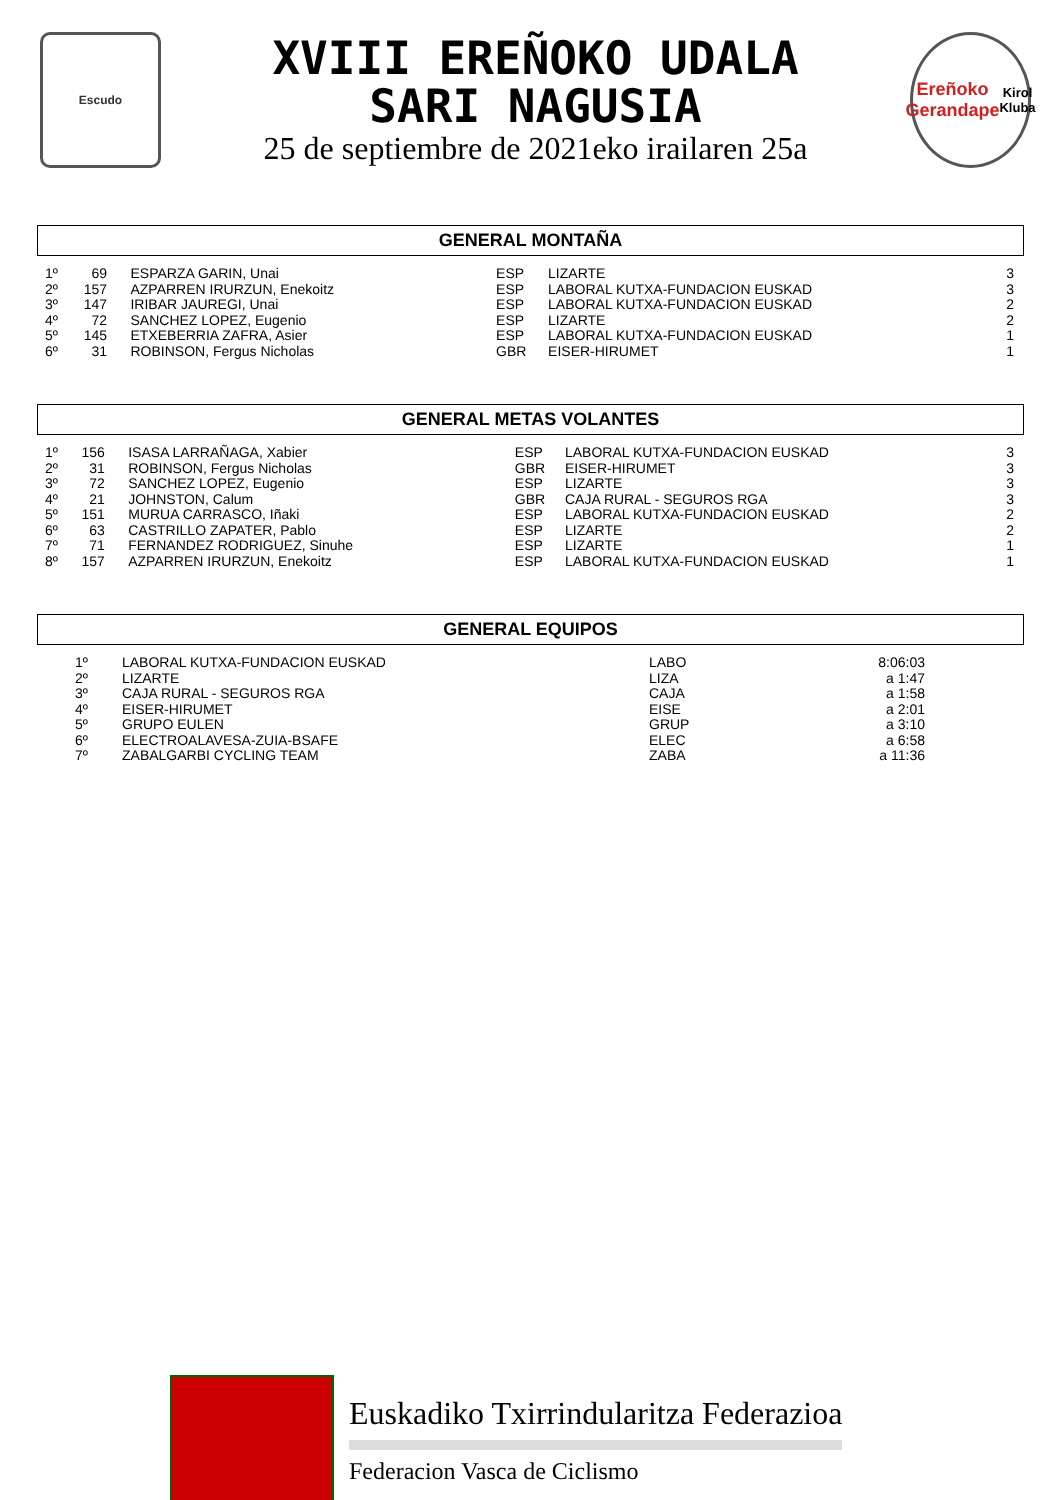Escudo
XVIII EREÑOKO UDALA
SARI NAGUSIA
25 de septiembre de 2021eko irailaren 25a
Ereñoko
Gerandape
Kirol Kluba
GENERAL MONTAÑA
| 1º | 69 | ESPARZA GARIN, Unai | ESP | LIZARTE | 3 |
| 2º | 157 | AZPARREN IRURZUN, Enekoitz | ESP | LABORAL KUTXA-FUNDACION EUSKAD | 3 |
| 3º | 147 | IRIBAR JAUREGI, Unai | ESP | LABORAL KUTXA-FUNDACION EUSKAD | 2 |
| 4º | 72 | SANCHEZ LOPEZ, Eugenio | ESP | LIZARTE | 2 |
| 5º | 145 | ETXEBERRIA ZAFRA, Asier | ESP | LABORAL KUTXA-FUNDACION EUSKAD | 1 |
| 6º | 31 | ROBINSON, Fergus Nicholas | GBR | EISER-HIRUMET | 1 |
GENERAL METAS VOLANTES
| 1º | 156 | ISASA LARRAÑAGA, Xabier | ESP | LABORAL KUTXA-FUNDACION EUSKAD | 3 |
| 2º | 31 | ROBINSON, Fergus Nicholas | GBR | EISER-HIRUMET | 3 |
| 3º | 72 | SANCHEZ LOPEZ, Eugenio | ESP | LIZARTE | 3 |
| 4º | 21 | JOHNSTON, Calum | GBR | CAJA RURAL - SEGUROS RGA | 3 |
| 5º | 151 | MURUA CARRASCO, Iñaki | ESP | LABORAL KUTXA-FUNDACION EUSKAD | 2 |
| 6º | 63 | CASTRILLO ZAPATER, Pablo | ESP | LIZARTE | 2 |
| 7º | 71 | FERNANDEZ RODRIGUEZ, Sinuhe | ESP | LIZARTE | 1 |
| 8º | 157 | AZPARREN IRURZUN, Enekoitz | ESP | LABORAL KUTXA-FUNDACION EUSKAD | 1 |
GENERAL EQUIPOS
| 1º | LABORAL KUTXA-FUNDACION EUSKAD | LABO | 8:06:03 |
| 2º | LIZARTE | LIZA | a 1:47 |
| 3º | CAJA RURAL - SEGUROS RGA | CAJA | a 1:58 |
| 4º | EISER-HIRUMET | EISE | a 2:01 |
| 5º | GRUPO EULEN | GRUP | a 3:10 |
| 6º | ELECTROALAVESA-ZUIA-BSAFE | ELEC | a 6:58 |
| 7º | ZABALGARBI CYCLING TEAM | ZABA | a 11:36 |
Euskadiko Txirrindularitza Federazioa
Federacion Vasca de Ciclismo